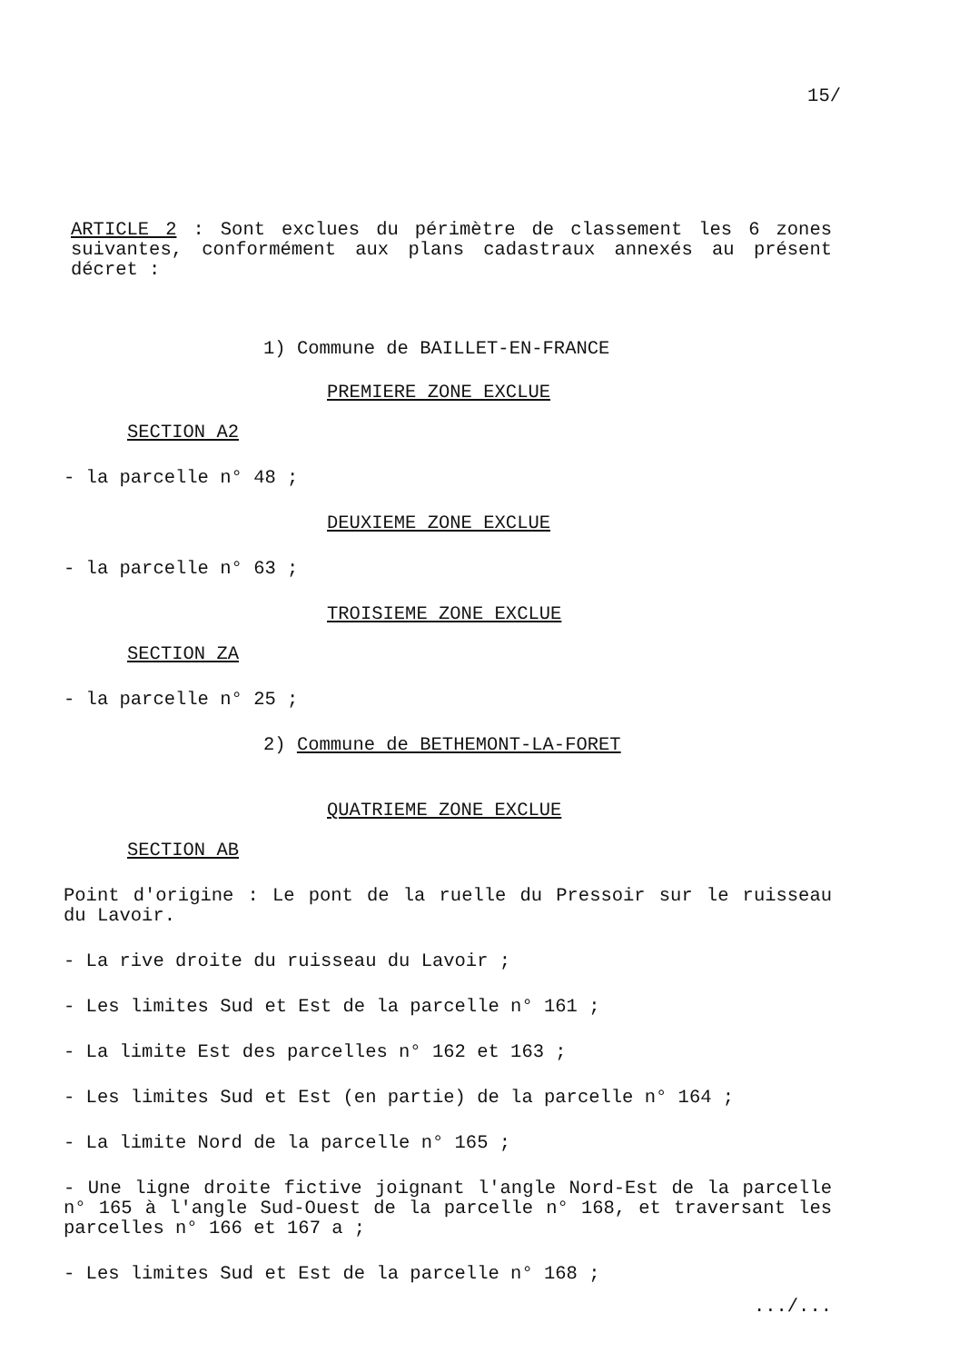15/
ARTICLE 2 : Sont exclues du périmètre de classement les 6 zones suivantes, conformément aux plans cadastraux annexés au présent décret :
1) Commune de BAILLET-EN-FRANCE
PREMIERE ZONE EXCLUE
SECTION A2
- la parcelle n° 48 ;
DEUXIEME ZONE EXCLUE
- la parcelle n° 63 ;
TROISIEME ZONE EXCLUE
SECTION ZA
- la parcelle n° 25 ;
2) Commune de BETHEMONT-LA-FORET
QUATRIEME ZONE EXCLUE
SECTION AB
Point d'origine : Le pont de la ruelle du Pressoir sur le ruisseau du Lavoir.
- La rive droite du ruisseau du Lavoir ;
- Les limites Sud et Est de la parcelle n° 161 ;
- La limite Est des parcelles n° 162 et 163 ;
- Les limites Sud et Est (en partie) de la parcelle n° 164 ;
- La limite Nord de la parcelle n° 165 ;
- Une ligne droite fictive joignant l'angle Nord-Est de la parcelle n° 165 à l'angle Sud-Ouest de la parcelle n° 168, et traversant les parcelles n° 166 et 167 a ;
- Les limites Sud et Est de la parcelle n° 168 ;
.../...